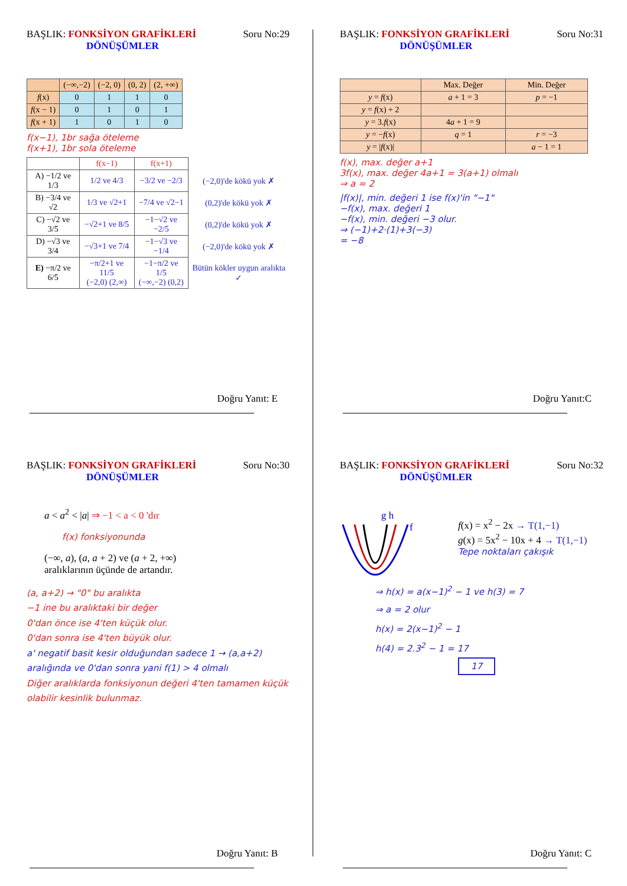BAŞLIK: FONKSİYON GRAFİKLERİ Soru No:29
DÖNÜŞÜMLER
| | (−∞,−2) | (−2, 0) | (0, 2) | (2, +∞) |
| --- | --- | --- | --- | --- |
| f (x) | 0 | 1 | 1 | 0 |
| f (x − 1) | 0 | 1 | 0 | 1 |
| f (x + 1) | 1 | 0 | 1 | 0 |
f(x−1), 1br sağa öteleme
f(x+1), 1br sola öteleme
| | f(x−1) | f(x+1) | |
| A) −1/2 ve 1/3 | 1/2 ve 4/3 | −3/2 ve −2/3 | (−2,0)'de kökü yok ✗ |
| B) −3/4 ve √2 | 1/3 ve √2+1 | −7/4 ve √2−1 | (0,2)'de kökü yok ✗ |
| C) −√2 ve 3/5 | −√2+1 ve 8/5 | −1−√2 ve −2/5 | (0,2)'de kökü yok ✗ |
| D) −√3 ve 3/4 | −√3+1 ve 7/4 | −1−√3 ve −1/4 | (−2,0)'de kökü yok ✗ |
| E) −π/2 ve 6/5 | −π/2+1 ve 11/5 (−2,0) (2,∞) | −1−π/2 ve 1/5 (−∞,−2) (0,2) | Bütün kökler uygun aralıkta ✓ |
Doğru Yanıt: E
BAŞLIK: FONKSİYON GRAFİKLERİ Soru No:31
DÖNÜŞÜMLER
| | Max. Değer | Min. Değer |
| --- | --- | --- |
| y = f (x) | a + 1 = 3 | p = −1 |
| y = f (x) + 2 | | |
| y = 3. f (x) | 4 a + 1 = 9 | |
| y = − f (x) | q = 1 | r = −3 |
| y = / f (x)/ | | a − 1 = 1 |
f(x), max. değer a+1
3f(x), max. değer 4a+1 = 3(a+1) olmalı
⇒ a = 2
|f(x)|, min. değeri 1 ise f(x)'in "−1"
−f(x), max. değeri 1
−f(x), min. değeri −3 olur.
⇒ (−1)+2·(1)+3(−3)
= −8
Doğru Yanıt:C
BAŞLIK: FONKSİYON GRAFİKLERİ Soru No:30
DÖNÜŞÜMLER
a < a<sup>2</sup> < |a| ⇒ −1 < a < 0 'dır
f(x) fonksiyonunda
(−∞, a), (a, a + 2) ve (a + 2, +∞)
aralıklarının üçünde de artandır.
(a, a+2) → "0" bu aralıkta
−1 ine bu aralıktaki bir değer
0'dan önce ise 4'ten küçük olur.
0'dan sonra ise 4'ten büyük olur.
a' negatif basit kesir olduğundan sadece 1 → (a,a+2) aralığında ve 0'dan sonra yani f(1) > 4 olmalı
Diğer aralıklarda fonksiyonun değeri 4'ten tamamen küçük olabilir kesinlik bulunmaz.
Doğru Yanıt: B
BAŞLIK: FONKSİYON GRAFİKLERİ Soru No:32
DÖNÜŞÜMLER
g h
f
f(x) = x<sup>2</sup> − 2x → T(1,−1)
g(x) = 5x<sup>2</sup> − 10x + 4 → T(1,−1)
Tepe noktaları çakışık
⇒ h(x) = a(x−1)<sup>2</sup> − 1 ve h(3) = 7
⇒ a = 2 olur
h(x) = 2(x−1)<sup>2</sup> − 1
h(4) = 2.3<sup>2</sup> − 1 = 17
17
Doğru Yanıt: C